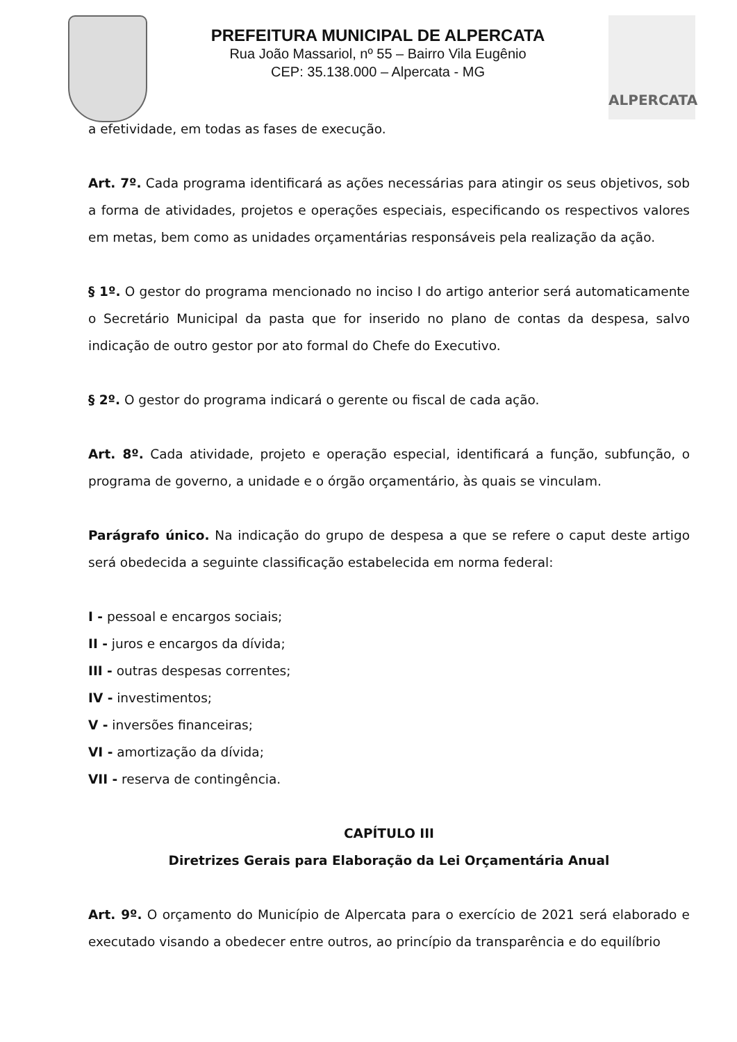PREFEITURA MUNICIPAL DE ALPERCATA
Rua João Massariol, nº 55 – Bairro Vila Eugênio
CEP: 35.138.000 – Alpercata - MG
ALPERCATA
a efetividade, em todas as fases de execução.
Art. 7º. Cada programa identificará as ações necessárias para atingir os seus objetivos, sob a forma de atividades, projetos e operações especiais, especificando os respectivos valores em metas, bem como as unidades orçamentárias responsáveis pela realização da ação.
§ 1º. O gestor do programa mencionado no inciso I do artigo anterior será automaticamente o Secretário Municipal da pasta que for inserido no plano de contas da despesa, salvo indicação de outro gestor por ato formal do Chefe do Executivo.
§ 2º. O gestor do programa indicará o gerente ou fiscal de cada ação.
Art. 8º. Cada atividade, projeto e operação especial, identificará a função, subfunção, o programa de governo, a unidade e o órgão orçamentário, às quais se vinculam.
Parágrafo único. Na indicação do grupo de despesa a que se refere o caput deste artigo será obedecida a seguinte classificação estabelecida em norma federal:
I - pessoal e encargos sociais;
II - juros e encargos da dívida;
III - outras despesas correntes;
IV - investimentos;
V - inversões financeiras;
VI - amortização da dívida;
VII - reserva de contingência.
CAPÍTULO III
Diretrizes Gerais para Elaboração da Lei Orçamentária Anual
Art. 9º. O orçamento do Município de Alpercata para o exercício de 2021 será elaborado e executado visando a obedecer entre outros, ao princípio da transparência e do equilíbrio